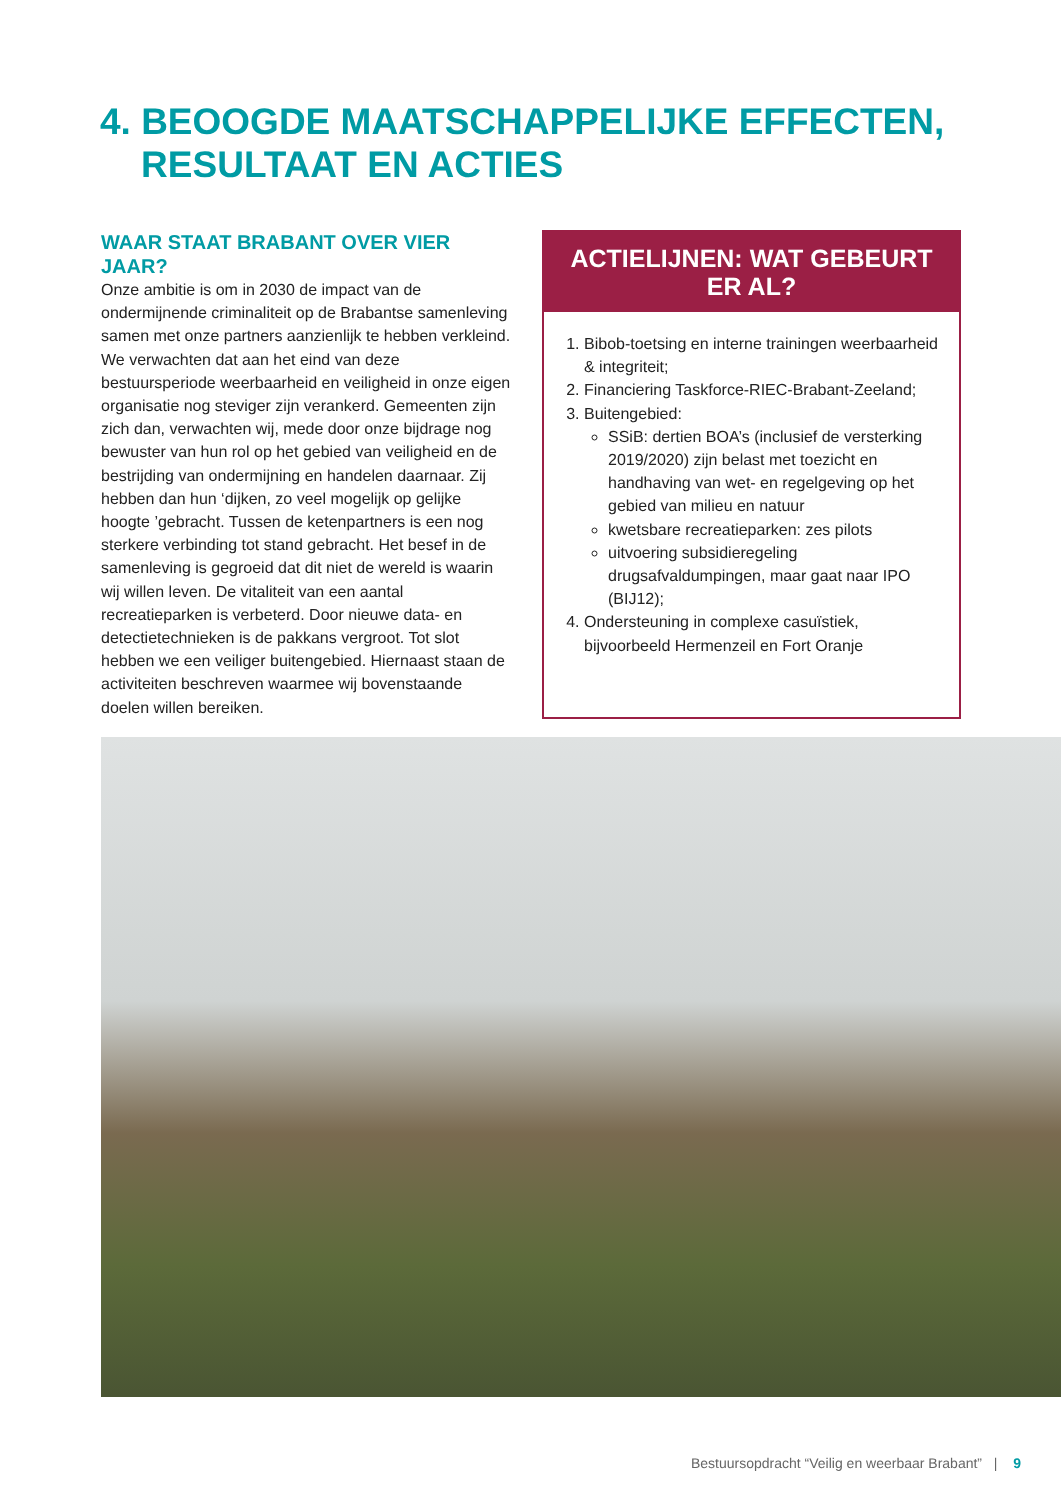4. BEOOGDE MAATSCHAPPELIJKE EFFECTEN,
RESULTAAT EN ACTIES
WAAR STAAT BRABANT OVER VIER JAAR?
Onze ambitie is om in 2030 de impact van de ondermijnende criminaliteit op de Brabantse samenleving samen met onze partners aanzienlijk te hebben verkleind. We verwachten dat aan het eind van deze bestuursperiode weerbaarheid en veiligheid in onze eigen organisatie nog steviger zijn verankerd. Gemeenten zijn zich dan, verwachten wij, mede door onze bijdrage nog bewuster van hun rol op het gebied van veiligheid en de bestrijding van ondermijning en handelen daarnaar. Zij hebben dan hun ‘dijken, zo veel mogelijk op gelijke hoogte ’gebracht. Tussen de ketenpartners is een nog sterkere verbinding tot stand gebracht. Het besef in de samenleving is gegroeid dat dit niet de wereld is waarin wij willen leven. De vitaliteit van een aantal recreatieparken is verbeterd. Door nieuwe data- en detectietechnieken is de pakkans vergroot. Tot slot hebben we een veiliger buitengebied. Hiernaast staan de activiteiten beschreven waarmee wij bovenstaande doelen willen bereiken.
ACTIELIJNEN: WAT GEBEURT ER AL?
1. Bibob-toetsing en interne trainingen weerbaarheid & integriteit;
2. Financiering Taskforce-RIEC-Brabant-Zeeland;
3. Buitengebied:
SSiB: dertien BOA’s (inclusief de versterking 2019/2020) zijn belast met toezicht en handhaving van wet- en regelgeving op het gebied van milieu en natuur
kwetsbare recreatieparken: zes pilots
uitvoering subsidieregeling drugsafvaldumpingen, maar gaat naar IPO (BIJ12);
4. Ondersteuning in complexe casuïstiek, bijvoorbeeld Hermenzeil en Fort Oranje
Bestuursopdracht “Veilig en weerbaar Brabant” | 9